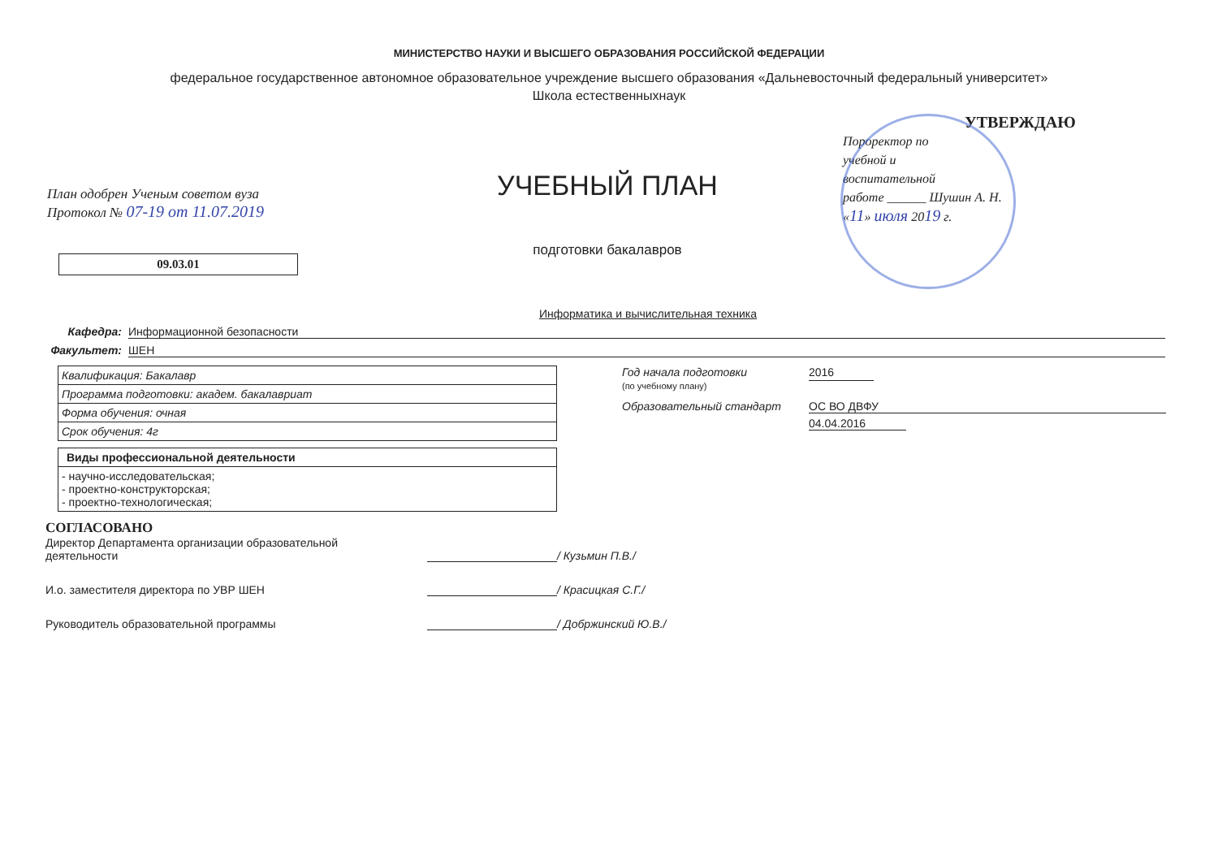МИНИСТЕРСТВО НАУКИ И ВЫСШЕГО ОБРАЗОВАНИЯ РОССИЙСКОЙ ФЕДЕРАЦИИ
федеральное государственное автономное образовательное учреждение высшего образования «Дальневосточный федеральный университет»
Школа естественныхнаук
План одобрен Ученым советом вуза
Протокол № 07-19 от 11.07.2019
09.03.01
УЧЕБНЫЙ ПЛАН
подготовки бакалавров
Информатика и вычислительная техника
УТВЕРЖДАЮ
Пороректор по
учебной и
воспитательной
работе ______ Шушин А. Н.
«11» июля 2019 г.
Кафедра: Информационной безопасности
Факультет: ШЕН
| Квалификация: Бакалавр |
| Программа подготовки: академ. бакалавриат |
| Форма обучения: очная |
| Срок обучения: 4г |
| Виды профессиональной деятельности |
| - научно-исследовательская; - проектно-конструкторская; - проектно-технологическая; |
Год начала подготовки
(по учебному плану) 2016
Образовательный стандарт ОС ВО ДВФУ
04.04.2016
СОГЛАСОВАНО
Директор Департамента организации образовательной деятельности / Кузьмин П.В./
И.о. заместителя директора по УВР ШЕН / Красицкая С.Г./
Руководитель образовательной программы / Добржинский Ю.В./